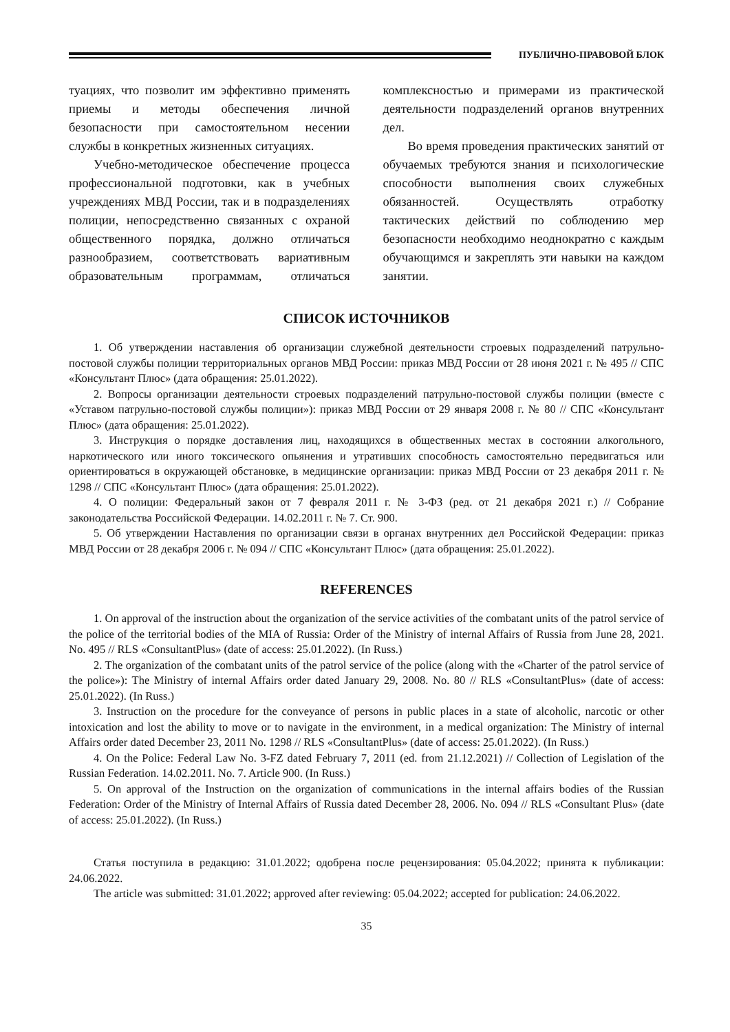ПУБЛИЧНО-ПРАВОВОЙ БЛОК
туациях, что позволит им эффективно применять приемы и методы обеспечения личной безопасности при самостоятельном несении службы в конкретных жизненных ситуациях.
Учебно-методическое обеспечение процесса профессиональной подготовки, как в учебных учреждениях МВД России, так и в подразделениях полиции, непосредственно связанных с охраной общественного порядка, должно отличаться разнообразием, соответствовать вариативным образовательным программам, отличаться комплексностью и примерами из практической деятельности подразделений органов внутренних дел.
Во время проведения практических занятий от обучаемых требуются знания и психологические способности выполнения своих служебных обязанностей. Осуществлять отработку тактических действий по соблюдению мер безопасности необходимо неоднократно с каждым обучающимся и закреплять эти навыки на каждом занятии.
СПИСОК ИСТОЧНИКОВ
1. Об утверждении наставления об организации служебной деятельности строевых подразделений патрульно-постовой службы полиции территориальных органов МВД России: приказ МВД России от 28 июня 2021 г. № 495 // СПС «Консультант Плюс» (дата обращения: 25.01.2022).
2. Вопросы организации деятельности строевых подразделений патрульно-постовой службы полиции (вместе с «Уставом патрульно-постовой службы полиции»): приказ МВД России от 29 января 2008 г. № 80 // СПС «Консультант Плюс» (дата обращения: 25.01.2022).
3. Инструкция о порядке доставления лиц, находящихся в общественных местах в состоянии алкогольного, наркотического или иного токсического опьянения и утративших способность самостоятельно передвигаться или ориентироваться в окружающей обстановке, в медицинские организации: приказ МВД России от 23 декабря 2011 г. № 1298 // СПС «Консультант Плюс» (дата обращения: 25.01.2022).
4. О полиции: Федеральный закон от 7 февраля 2011 г. № 3-ФЗ (ред. от 21 декабря 2021 г.) // Собрание законодательства Российской Федерации. 14.02.2011 г. № 7. Ст. 900.
5. Об утверждении Наставления по организации связи в органах внутренних дел Российской Федерации: приказ МВД России от 28 декабря 2006 г. № 094 // СПС «Консультант Плюс» (дата обращения: 25.01.2022).
REFERENCES
1. On approval of the instruction about the organization of the service activities of the combatant units of the patrol service of the police of the territorial bodies of the MIA of Russia: Order of the Ministry of internal Affairs of Russia from June 28, 2021. No. 495 // RLS «ConsultantPlus» (date of access: 25.01.2022). (In Russ.)
2. The organization of the combatant units of the patrol service of the police (along with the «Charter of the patrol service of the police»): The Ministry of internal Affairs order dated January 29, 2008. No. 80 // RLS «ConsultantPlus» (date of access: 25.01.2022). (In Russ.)
3. Instruction on the procedure for the conveyance of persons in public places in a state of alcoholic, narcotic or other intoxication and lost the ability to move or to navigate in the environment, in a medical organization: The Ministry of internal Affairs order dated December 23, 2011 No. 1298 // RLS «ConsultantPlus» (date of access: 25.01.2022). (In Russ.)
4. On the Police: Federal Law No. 3-FZ dated February 7, 2011 (ed. from 21.12.2021) // Collection of Legislation of the Russian Federation. 14.02.2011. No. 7. Article 900. (In Russ.)
5. On approval of the Instruction on the organization of communications in the internal affairs bodies of the Russian Federation: Order of the Ministry of Internal Affairs of Russia dated December 28, 2006. No. 094 // RLS «Consultant Plus» (date of access: 25.01.2022). (In Russ.)
Статья поступила в редакцию: 31.01.2022; одобрена после рецензирования: 05.04.2022; принята к публикации: 24.06.2022.
The article was submitted: 31.01.2022; approved after reviewing: 05.04.2022; accepted for publication: 24.06.2022.
35